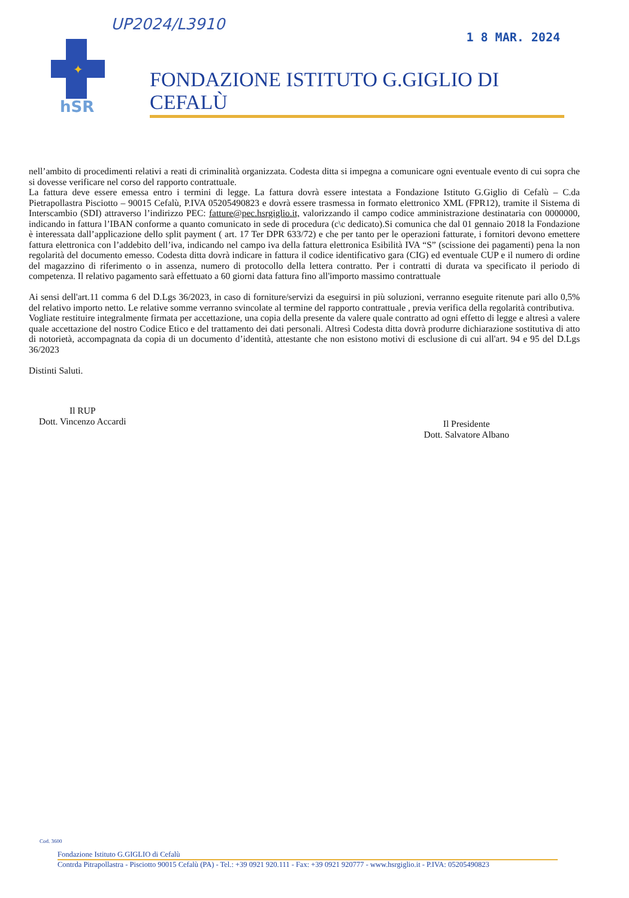UP2024/L3910
1 8 MAR. 2024
✦
hSR
FONDAZIONE ISTITUTO G.GIGLIO DI CEFALÙ
nell’ambito di procedimenti relativi a reati di criminalità organizzata. Codesta ditta si impegna a comunicare ogni eventuale evento di cui sopra che si dovesse verificare nel corso del rapporto contrattuale.
La fattura deve essere emessa entro i termini di legge. La fattura dovrà essere intestata a Fondazione Istituto G.Giglio di Cefalù – C.da Pietrapollastra Pisciotto – 90015 Cefalù, P.IVA 05205490823 e dovrà essere trasmessa in formato elettronico XML (FPR12), tramite il Sistema di Interscambio (SDI) attraverso l’indirizzo PEC: fatture@pec.hsrgiglio.it, valorizzando il campo codice amministrazione destinataria con 0000000, indicando in fattura l’IBAN conforme a quanto comunicato in sede di procedura (c\c dedicato).Si comunica che dal 01 gennaio 2018 la Fondazione è interessata dall’applicazione dello split payment ( art. 17 Ter DPR 633/72) e che per tanto per le operazioni fatturate, i fornitori devono emettere fattura elettronica con l’addebito dell’iva, indicando nel campo iva della fattura elettronica Esibilità IVA “S” (scissione dei pagamenti) pena la non regolarità del documento emesso. Codesta ditta dovrà indicare in fattura il codice identificativo gara (CIG) ed eventuale CUP e il numero di ordine del magazzino di riferimento o in assenza, numero di protocollo della lettera contratto. Per i contratti di durata va specificato il periodo di competenza. Il relativo pagamento sarà effettuato a 60 giorni data fattura fino all'importo massimo contrattuale
Ai sensi dell'art.11 comma 6 del D.Lgs 36/2023, in caso di forniture/servizi da eseguirsi in più soluzioni, verranno eseguite ritenute pari allo 0,5% del relativo importo netto. Le relative somme verranno svincolate al termine del rapporto contrattuale , previa verifica della regolarità contributiva.
Vogliate restituire integralmente firmata per accettazione, una copia della presente da valere quale contratto ad ogni effetto di legge e altresì a valere quale accettazione del nostro Codice Etico e del trattamento dei dati personali. Altresì Codesta ditta dovrà produrre dichiarazione sostitutiva di atto di notorietà, accompagnata da copia di un documento d’identità, attestante che non esistono motivi di esclusione di cui all'art. 94 e 95 del D.Lgs 36/2023
Distinti Saluti.
Il RUP
Dott. Vincenzo Accardi
Il Presidente
Dott. Salvatore Albano
Cod. 3600
Fondazione Istituto G.GIGLIO di Cefalù
Contrda Pitrapollastra - Pisciotto 90015 Cefalù (PA) - Tel.: +39 0921 920.111 - Fax: +39 0921 920777 - www.hsrgiglio.it - P.IVA: 05205490823